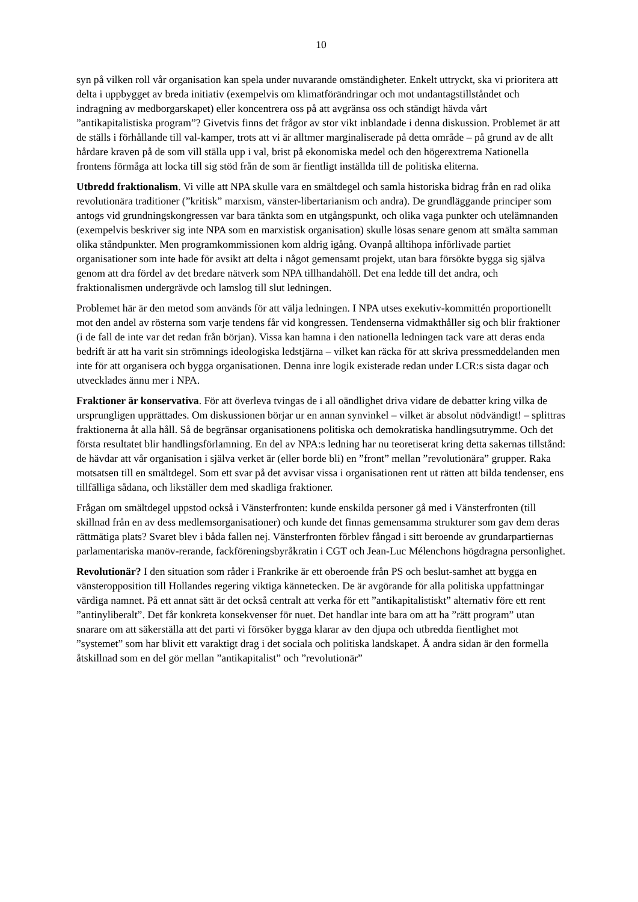10
syn på vilken roll vår organisation kan spela under nuvarande omständigheter. Enkelt uttryckt, ska vi prioritera att delta i uppbygget av breda initiativ (exempelvis om klimatförändringar och mot undantagstillståndet och indragning av medborgarskapet) eller koncentrera oss på att avgränsa oss och ständigt hävda vårt ”antikapitalistiska program”? Givetvis finns det frågor av stor vikt inblandade i denna diskussion. Problemet är att de ställs i förhållande till val-kamper, trots att vi är alltmer marginaliserade på detta område – på grund av de allt hårdare kraven på de som vill ställa upp i val, brist på ekonomiska medel och den högerextrema Nationella frontens förmåga att locka till sig stöd från de som är fientligt inställda till de politiska eliterna.
Utbredd fraktionalism. Vi ville att NPA skulle vara en smältdegel och samla historiska bidrag från en rad olika revolutionära traditioner (”kritisk” marxism, vänster-libertarianism och andra). De grundläggande principer som antogs vid grundningskongressen var bara tänkta som en utgångspunkt, och olika vaga punkter och utelämnanden (exempelvis beskriver sig inte NPA som en marxistisk organisation) skulle lösas senare genom att smälta samman olika ståndpunkter. Men programkommissionen kom aldrig igång. Ovanpå alltihopa införlivade partiet organisationer som inte hade för avsikt att delta i något gemensamt projekt, utan bara försökte bygga sig själva genom att dra fördel av det bredare nätverk som NPA tillhandahöll. Det ena ledde till det andra, och fraktionalismen undergrävde och lamslog till slut ledningen.
Problemet här är den metod som används för att välja ledningen. I NPA utses exekutiv-kommittén proportionellt mot den andel av rösterna som varje tendens får vid kongressen. Tendenserna vidmakthåller sig och blir fraktioner (i de fall de inte var det redan från början). Vissa kan hamna i den nationella ledningen tack vare att deras enda bedrift är att ha varit sin strömnings ideologiska ledstjärna – vilket kan räcka för att skriva pressmeddelanden men inte för att organisera och bygga organisationen. Denna inre logik existerade redan under LCR:s sista dagar och utvecklades ännu mer i NPA.
Fraktioner är konservativa. För att överleva tvingas de i all oändlighet driva vidare de debatter kring vilka de ursprungligen upprättades. Om diskussionen börjar ur en annan synvinkel – vilket är absolut nödvändigt! – splittras fraktionerna åt alla håll. Så de begränsar organisationens politiska och demokratiska handlingsutrymme. Och det första resultatet blir handlingsförlamning. En del av NPA:s ledning har nu teoretiserat kring detta sakernas tillstånd: de hävdar att vår organisation i själva verket är (eller borde bli) en ”front” mellan ”revolutionära” grupper. Raka motsatsen till en smältdegel. Som ett svar på det avvisar vissa i organisationen rent ut rätten att bilda tendenser, ens tillfälliga sådana, och likställer dem med skadliga fraktioner.
Frågan om smältdegel uppstod också i Vänsterfronten: kunde enskilda personer gå med i Vänsterfronten (till skillnad från en av dess medlemsorganisationer) och kunde det finnas gemensamma strukturer som gav dem deras rättmätiga plats? Svaret blev i båda fallen nej. Vänsterfronten förblev fångad i sitt beroende av grundarpartiernas parlamentariska manöv-rerande, fackföreningsbyråkratin i CGT och Jean-Luc Mélenchons högdragna personlighet.
Revolutionär? I den situation som råder i Frankrike är ett oberoende från PS och beslut-samhet att bygga en vänsteropposition till Hollandes regering viktiga kännetecken. De är avgörande för alla politiska uppfattningar värdiga namnet. På ett annat sätt är det också centralt att verka för ett ”antikapitalistiskt” alternativ före ett rent ”antinyliberalt”. Det får konkreta konsekvenser för nuet. Det handlar inte bara om att ha ”rätt program” utan snarare om att säkerställa att det parti vi försöker bygga klarar av den djupa och utbredda fientlighet mot ”systemet” som har blivit ett varaktigt drag i det sociala och politiska landskapet. Å andra sidan är den formella åtskillnad som en del gör mellan ”antikapitalist” och ”revolutionär”